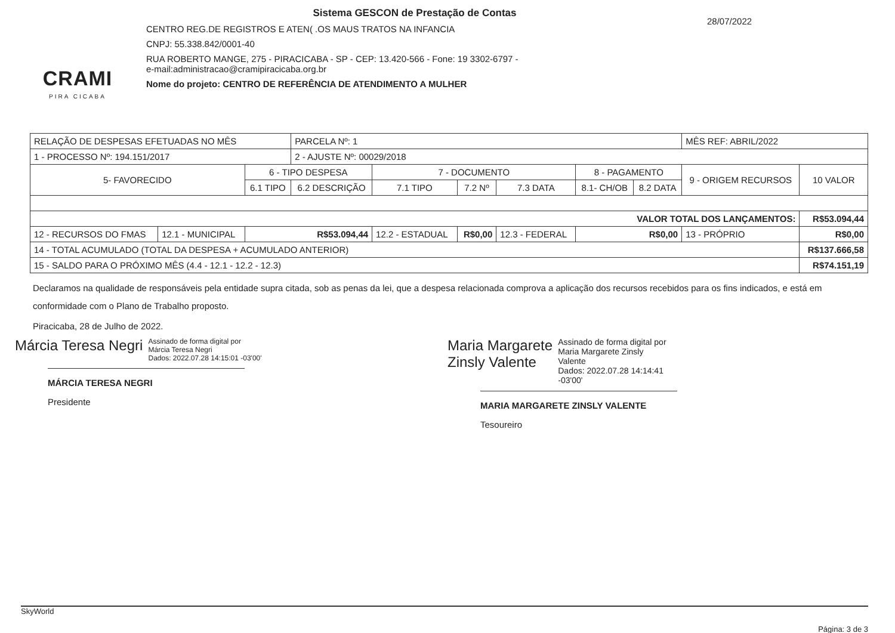CRAMI
PIRA CICABA
Sistema GESCON de Prestação de Contas
CENTRO REG.DE REGISTROS E ATEN( .OS MAUS TRATOS NA INFANCIA
CNPJ: 55.338.842/0001-40
RUA ROBERTO MANGE, 275 - PIRACICABA - SP - CEP: 13.420-566 - Fone: 19 3302-6797 -
e-mail:administracao@cramipiracicaba.org.br
Nome do projeto: CENTRO DE REFERÊNCIA DE ATENDIMENTO A MULHER
28/07/2022
| RELAÇÃO DE DESPESAS EFETUADAS NO MÊS | | | PARCELA Nº: 1 | | | | | | MÊS REF: ABRIL/2022 | | |
| 1 - PROCESSO Nº: 194.151/2017 | | | 2 - AJUSTE Nº: 00029/2018 | | | | | | | | |
| 5- FAVORECIDO | | 6 - TIPO DESPESA | | 7 - DOCUMENTO | | | 8 - PAGAMENTO | | 9 - ORIGEM RECURSOS | 10 VALOR | |
| | | 6.1 TIPO | 6.2 DESCRIÇÃO | 7.1 TIPO | 7.2 Nº | 7.3 DATA | 8.1- CH/OB | 8.2 DATA | | | |
| VALOR TOTAL DOS LANÇAMENTOS: | | | | | | | | | | R$53.094,44 | |
| 12 - RECURSOS DO FMAS | 12.1 - MUNICIPAL | R$53.094,44 | | 12.2 - ESTADUAL | R$0,00 | 12.3 - FEDERAL | R$0,00 | | 13 - PRÓPRIO | | R$0,00 |
| 14 - TOTAL ACUMULADO (TOTAL DA DESPESA + ACUMULADO ANTERIOR) | | | | | | | | | | R$137.666,58 | |
| 15 - SALDO PARA O PRÓXIMO MÊS (4.4 - 12.1 - 12.2 - 12.3) | | | | | | | | | | R$74.151,19 | |
Declaramos na qualidade de responsáveis pela entidade supra citada, sob as penas da lei, que a despesa relacionada comprova a aplicação dos recursos recebidos para os fins indicados, e está em conformidade com o Plano de Trabalho proposto.
Piracicaba, 28 de Julho de 2022.
Márcia Teresa Negri Assinado de forma digital por
Márcia Teresa Negri
Dados: 2022.07.28 14:15:01 -03'00'
MÁRCIA TERESA NEGRI
Presidente
Maria Margarete
Zinsly Valente Assinado de forma digital por
Maria Margarete Zinsly
Valente
Dados: 2022.07.28 14:14:41
-03'00'
MARIA MARGARETE ZINSLY VALENTE
Tesoureiro
SkyWorld Página: 3 de 3